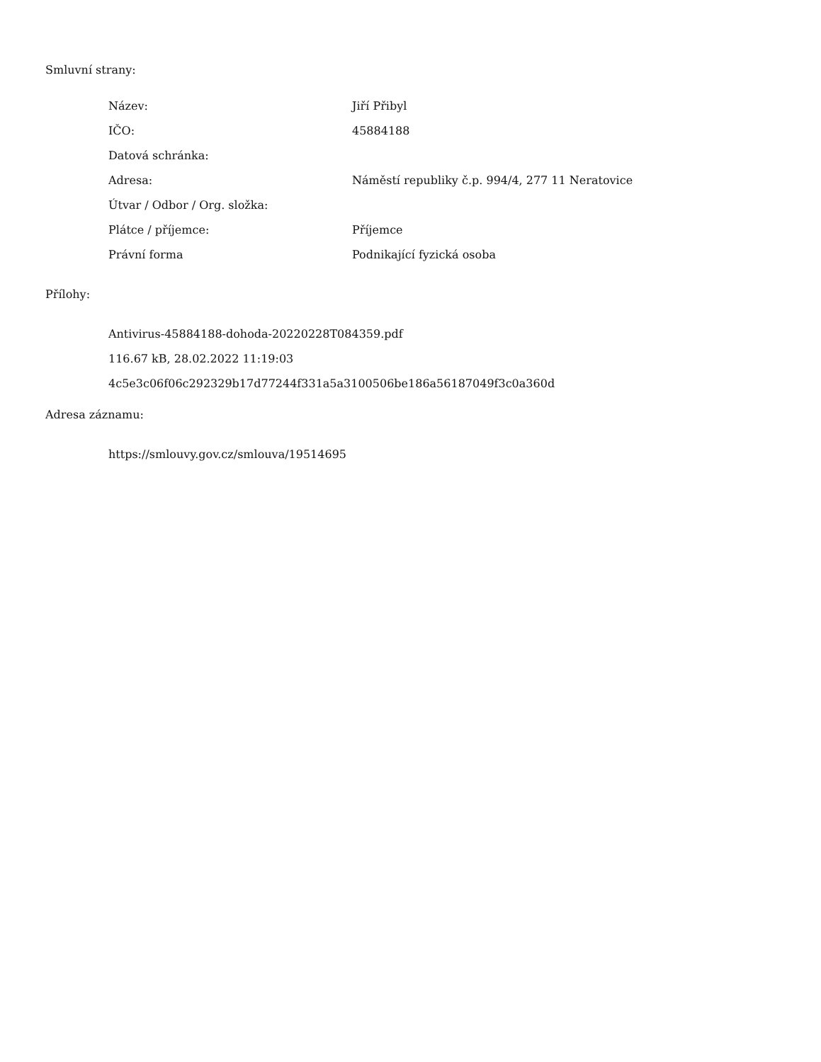Smluvní strany:
| Název: | Jiří Přibyl |
| IČO: | 45884188 |
| Datová schránka: | |
| Adresa: | Náměstí republiky č.p. 994/4, 277 11 Neratovice |
| Útvar / Odbor / Org. složka: | |
| Plátce / příjemce: | Příjemce |
| Právní forma | Podnikající fyzická osoba |
Přílohy:
Antivirus-45884188-dohoda-20220228T084359.pdf
116.67 kB, 28.02.2022 11:19:03
4c5e3c06f06c292329b17d77244f331a5a3100506be186a56187049f3c0a360d
Adresa záznamu:
https://smlouvy.gov.cz/smlouva/19514695